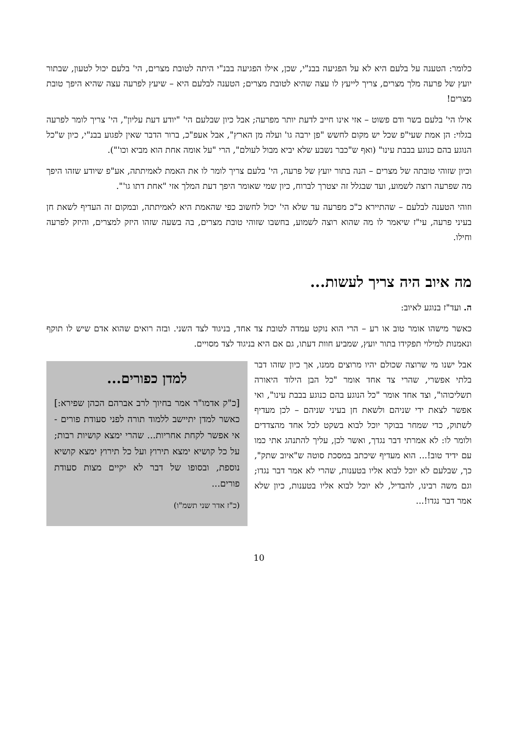כלומר: הטענה על בלעם היא לא על הפגיעה בבנ"י, שכן, אילו הפגיעה בבנ"י היתה לטובת מצרים, הי' בלעם יכול לטעון, שבתור יועץ של פרעה מלך מצרים, צריך לייעץ לו עצה שהיא לטובת מצרים; הטענה לבלעם היא – שיעץ לפרעה עצה שהיא היפך טובת מצרים!
אילו הי' בלעם בשר ודם פשוט – אזי אינו חייב לדעת יותר מפרעה; אבל כיון שבלעם הי' "יודע דעת עליון", הי' צריך לומר לפרעה בגלוי: הן אמת שעי"פ שכל יש מקום לחשש "פן ירבה גו' ועלה מן הארץ", אבל אעפ"כ, ברור הדבר שאין לפגוע בבנ"י, כיון ש"כל הנוגע בהם כנוגע בבבת עינו" (ואף ש"כבר נשבע שלא יביא מבול לעולם", הרי "על אומה אחת הוא מביא וכו'").
וכיון שזוהי טובתה של מצרים – הנה בתור יועץ של פרעה, הי' בלעם צריך לומר לו את האמת לאמיתתה, אע"פ שיודע שזהו היפך מה שפרעה רוצה לשמוע, ועד שבגלל זה יצטרך לברוח, כיון שמי שאומר היפך דעת המלך אזי "אחת דתו גו'".
וזוהי הטענה לבלעם – שהתיירא כ"כ מפרעה עד שלא הי' יכול לחשוב כפי שהאמת היא לאמיתתה, ובמקום זה העדיף לשאת חן בעיני פרעה, עי"ז שיאמר לו מה שהוא רוצה לשמוע, בחשבו שזוהי טובת מצרים, בה בשעה שזהו היזק למצרים, והיזק לפרעה וחילו.
מה איוב היה צריך לעשות...
ה. ועד"ז בנוגע לאיוב:
כאשר מישהו אומר טוב או רע – הרי הוא נוקט עמדה לטובת צד אחד, בניגוד לצד השני. ובזה רואים שהוא אדם שיש לו תוקף ונאמנות למילוי תפקידו בתור יועץ, שמביע חוות דעתו, גם אם היא בניגוד לצד מסויים.
למדן כפורים...
[כ"ק אדמו"ר אמר בחיוך לרב אברהם הכהן שפירא:] כאשר למדן יתיישב ללמוד תורה לפני סעודת פורים - אי אפשר לקחת אחריות... שהרי ימצא קושיות רבות; על כל קושיא ימצא תירוץ ועל כל תירוץ ימצא קושיא נוספת, ובסופו של דבר לא יקיים מצות סעודת פורים...
(כ"ז אדר שני תשמ"ו)
אבל ישנו מי שרוצה שכולם יהיו מרוצים ממנו, אך כיון שזהו דבר בלתי אפשרי, שהרי צד אחד אומר "כל הבן הילוד היאורה תשליכוהו", וצד אחד אומר "כל הנוגע בהם כנוגע בבבת עינו", ואי אפשר לצאת ידי שניהם ולשאת חן בעיני שניהם – לכן מעדיף לשתוק, כדי שמחר בבוקר יוכל לבוא בשקט לכל אחד מהצדדים ולומר לו: לא אמרתי דבר נגדך, ואשר לכן, עליך להתנהג אתי כמו עם ידיד טוב!... הוא מעדיף שיכתב במסכת סוטה ש"איוב שתק", כך, שבלעם לא יוכל לבוא אליו בטענות, שהרי לא אמר דבר נגדו; וגם משה רבינו, להבדיל, לא יוכל לבוא אליו בטענות, כיון שלא אמר דבר נגדו!...
10